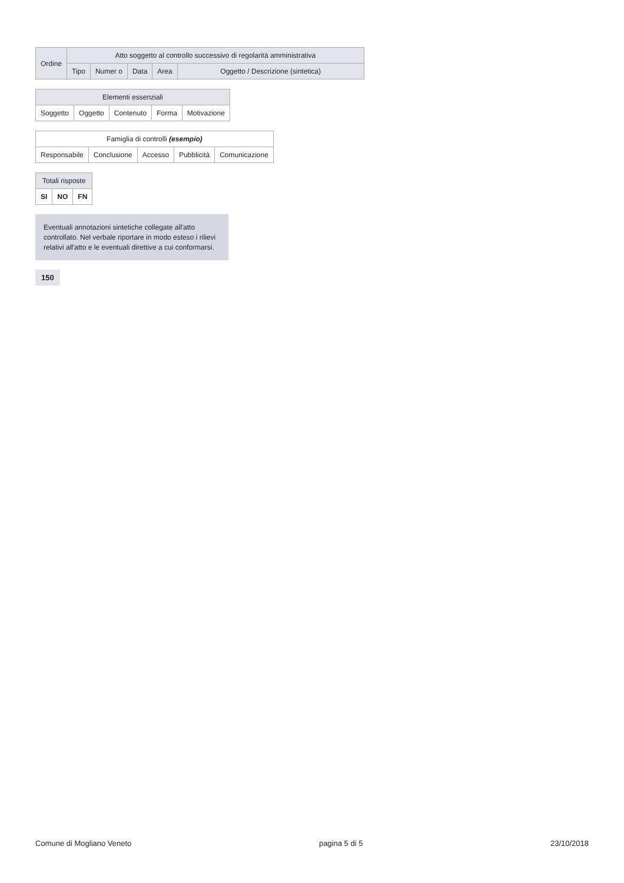| Ordine | Atto soggetto al controllo successivo di regolarità amministrativa | | | | |
| --- | --- | --- | --- | --- | --- |
| | Tipo | Numer o | Data | Area | Oggetto / Descrizione (sintetica) |
| Elementi essenziali | | | | |
| --- | --- | --- | --- | --- |
| Soggetto | Oggetto | Contenuto | Forma | Motivazione |
| Famiglia di controlli (esempio) | | | | |
| --- | --- | --- | --- | --- |
| Responsabile | Conclusione | Accesso | Pubblicità | Comunicazione |
| Totali risposte | | |
| --- | --- | --- |
| SI | NO | FN |
Eventuali annotazioni sintetiche collegate all'atto controllato. Nel verbale riportare in modo esteso i rilievi relativi all'atto e le eventuali direttive a cui conformarsi.
150
Comune di Mogliano Veneto pagina 5 di 5 23/10/2018